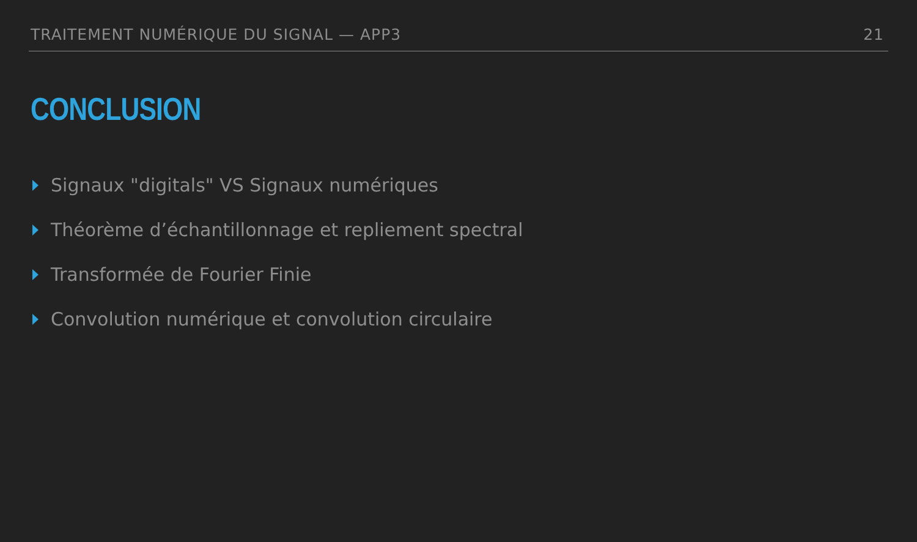TRAITEMENT NUMÉRIQUE DU SIGNAL — APP3 21
CONCLUSION
Signaux "digitals" VS Signaux numériques
Théorème d’échantillonnage et repliement spectral
Transformée de Fourier Finie
Convolution numérique et convolution circulaire